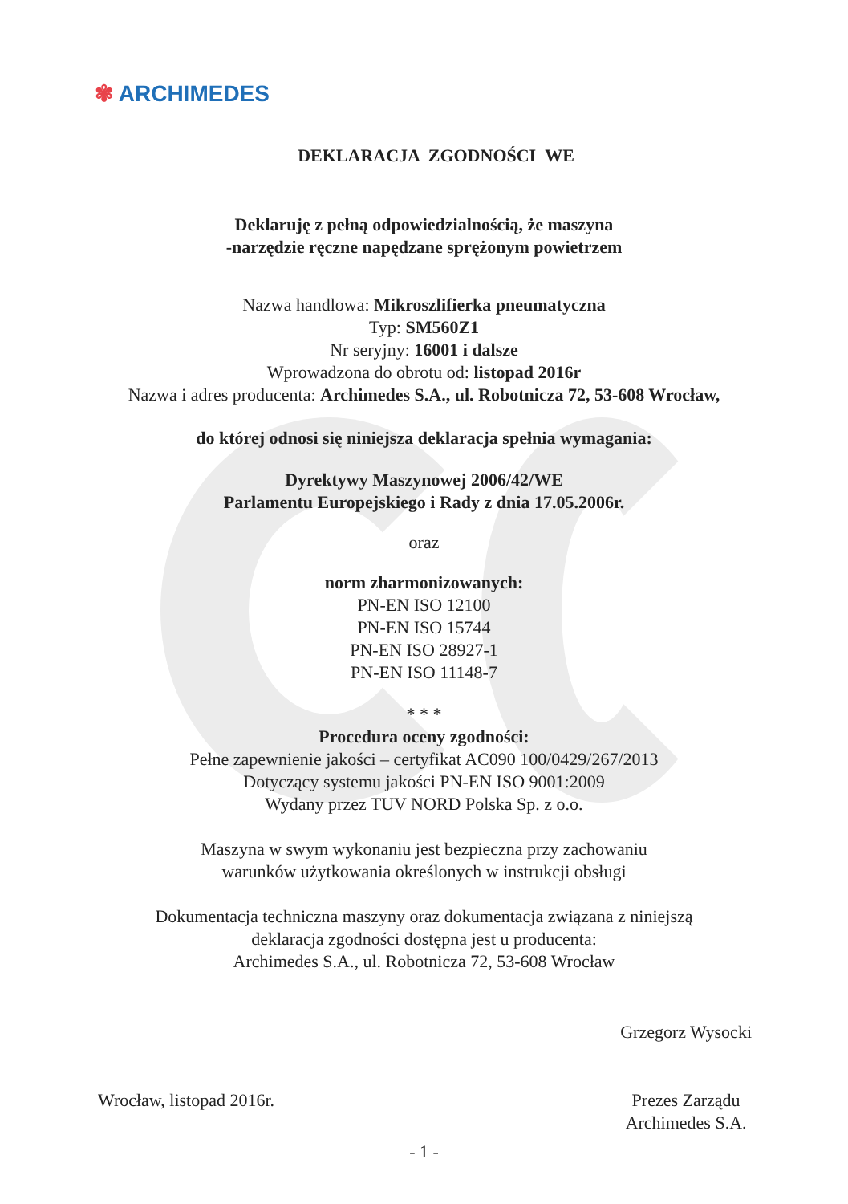✾ ARCHIMEDES
DEKLARACJA ZGODNOŚCI WE
Deklaruję z pełną odpowiedzialnością, że maszyna
-narzędzie ręczne napędzane sprężonym powietrzem
Nazwa handlowa: Mikroszlifierka pneumatyczna
Typ: SM560Z1
Nr seryjny: 16001 i dalsze
Wprowadzona do obrotu od: listopad 2016r
Nazwa i adres producenta: Archimedes S.A., ul. Robotnicza 72, 53-608 Wrocław,
do której odnosi się niniejsza deklaracja spełnia wymagania:
Dyrektywy Maszynowej 2006/42/WE
Parlamentu Europejskiego i Rady z dnia 17.05.2006r.
oraz
norm zharmonizowanych:
PN-EN ISO 12100
PN-EN ISO 15744
PN-EN ISO 28927-1
PN-EN ISO 11148-7
* * *
Procedura oceny zgodności:
Pełne zapewnienie jakości – certyfikat AC090 100/0429/267/2013
Dotyczący systemu jakości PN-EN ISO 9001:2009
Wydany przez TUV NORD Polska Sp. z o.o.
Maszyna w swym wykonaniu jest bezpieczna przy zachowaniu
warunków użytkowania określonych w instrukcji obsługi
Dokumentacja techniczna maszyny oraz dokumentacja związana z niniejszą
deklaracja zgodności dostępna jest u producenta:
Archimedes S.A., ul. Robotnicza 72, 53-608 Wrocław
Wrocław, listopad 2016r. Grzegorz Wysocki
Prezes Zarządu
Archimedes S.A.
- 1 -